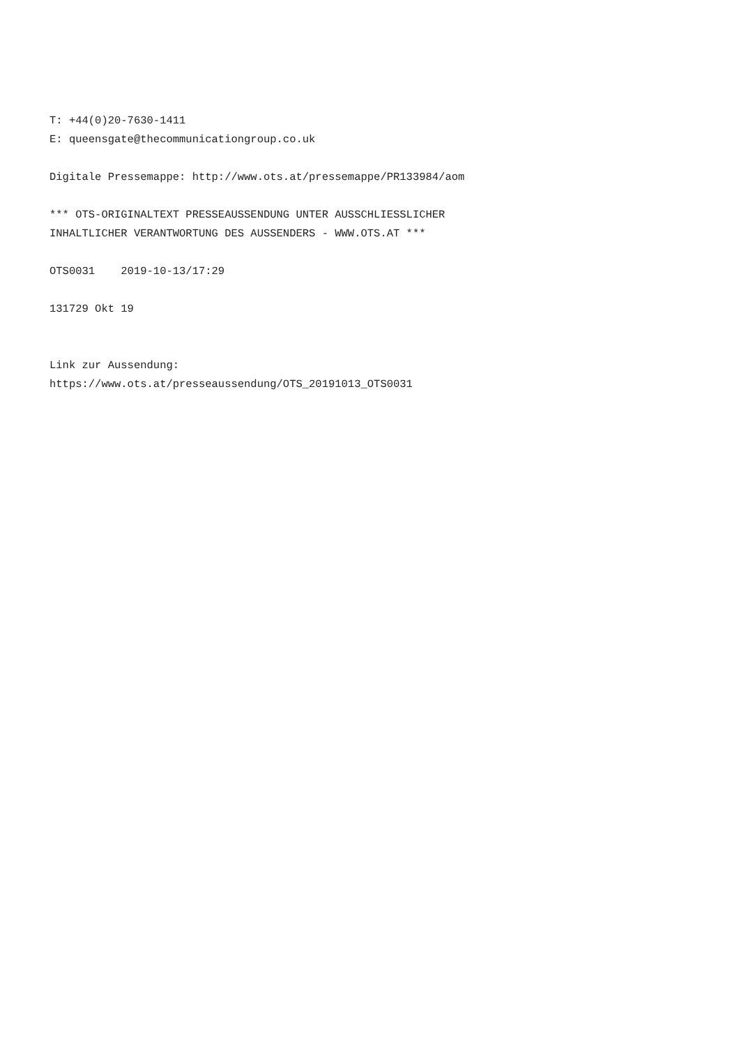T: +44(0)20-7630-1411 E: queensgate@thecommunicationgroup.co.uk Digitale Pressemappe: http://www.ots.at/pressemappe/PR133984/aom *** OTS-ORIGINALTEXT PRESSEAUSSENDUNG UNTER AUSSCHLIESSLICHER INHALTLICHER VERANTWORTUNG DES AUSSENDERS - WWW.OTS.AT *** OTS0031 2019-10-13/17:29 131729 Okt 19 Link zur Aussendung: https://www.ots.at/presseaussendung/OTS_20191013_OTS0031